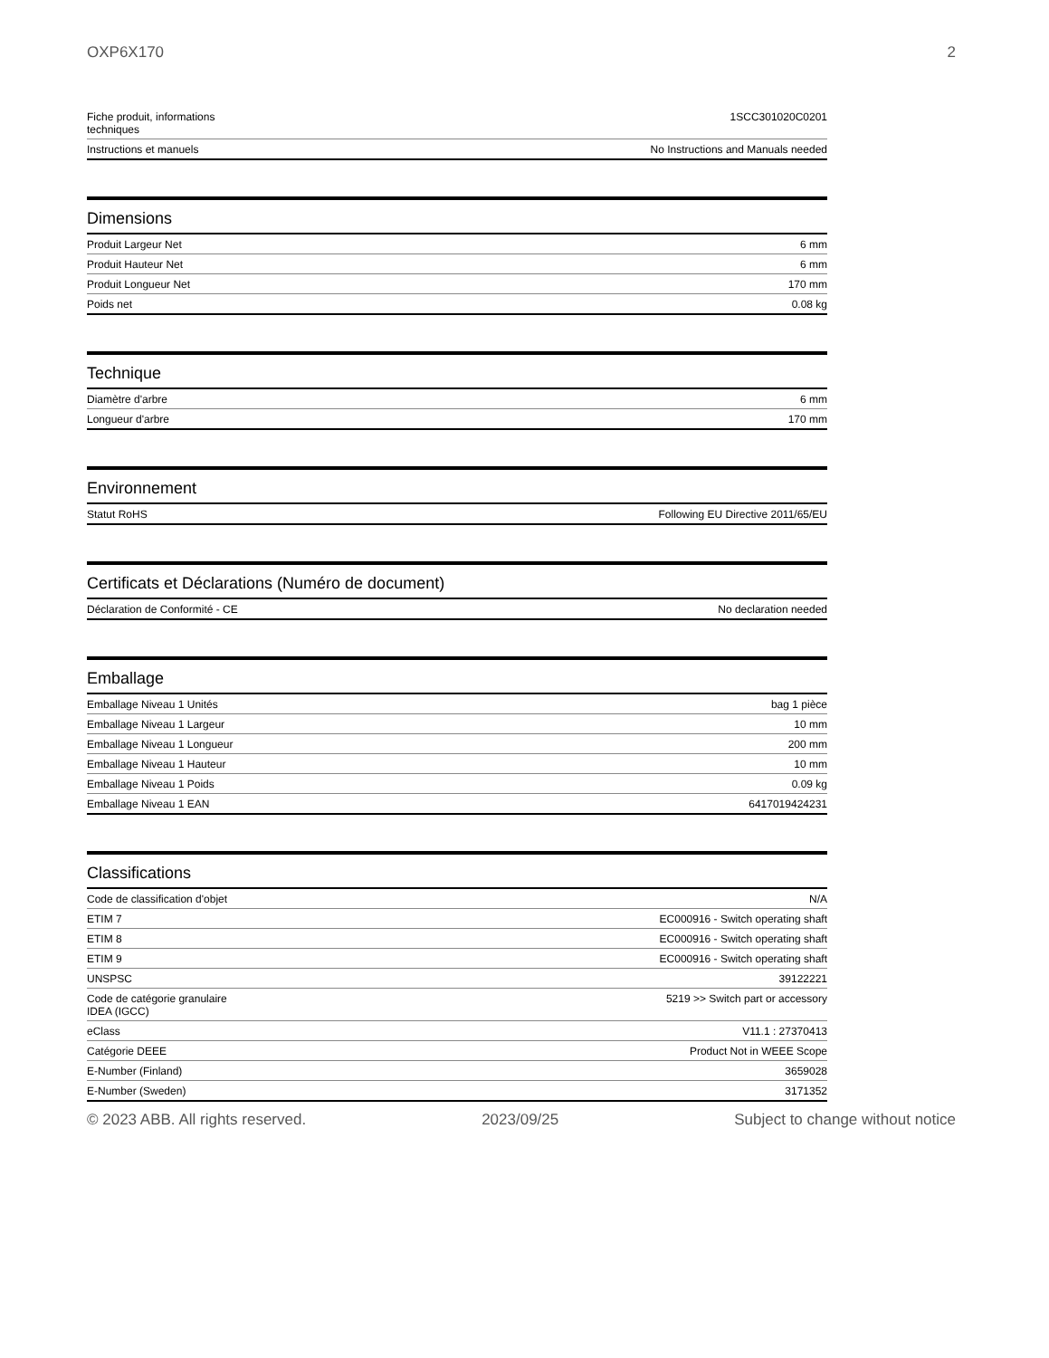OXP6X170 2
| Fiche produit, informations techniques | 1SCC301020C0201 |
| Instructions et manuels | No Instructions and Manuals needed |
Dimensions
| Produit Largeur Net | 6 mm |
| Produit Hauteur Net | 6 mm |
| Produit Longueur Net | 170 mm |
| Poids net | 0.08 kg |
Technique
| Diamètre d'arbre | 6 mm |
| Longueur d'arbre | 170 mm |
Environnement
| Statut RoHS | Following EU Directive 2011/65/EU |
Certificats et Déclarations (Numéro de document)
| Déclaration de Conformité - CE | No declaration needed |
Emballage
| Emballage Niveau 1 Unités | bag 1 pièce |
| Emballage Niveau 1 Largeur | 10 mm |
| Emballage Niveau 1 Longueur | 200 mm |
| Emballage Niveau 1 Hauteur | 10 mm |
| Emballage Niveau 1 Poids | 0.09 kg |
| Emballage Niveau 1 EAN | 6417019424231 |
Classifications
| Code de classification d'objet | N/A |
| ETIM 7 | EC000916 - Switch operating shaft |
| ETIM 8 | EC000916 - Switch operating shaft |
| ETIM 9 | EC000916 - Switch operating shaft |
| UNSPSC | 39122221 |
| Code de catégorie granulaire IDEA (IGCC) | 5219 >> Switch part or accessory |
| eClass | V11.1 : 27370413 |
| Catégorie DEEE | Product Not in WEEE Scope |
| E-Number (Finland) | 3659028 |
| E-Number (Sweden) | 3171352 |
© 2023 ABB. All rights reserved. 2023/09/25 Subject to change without notice